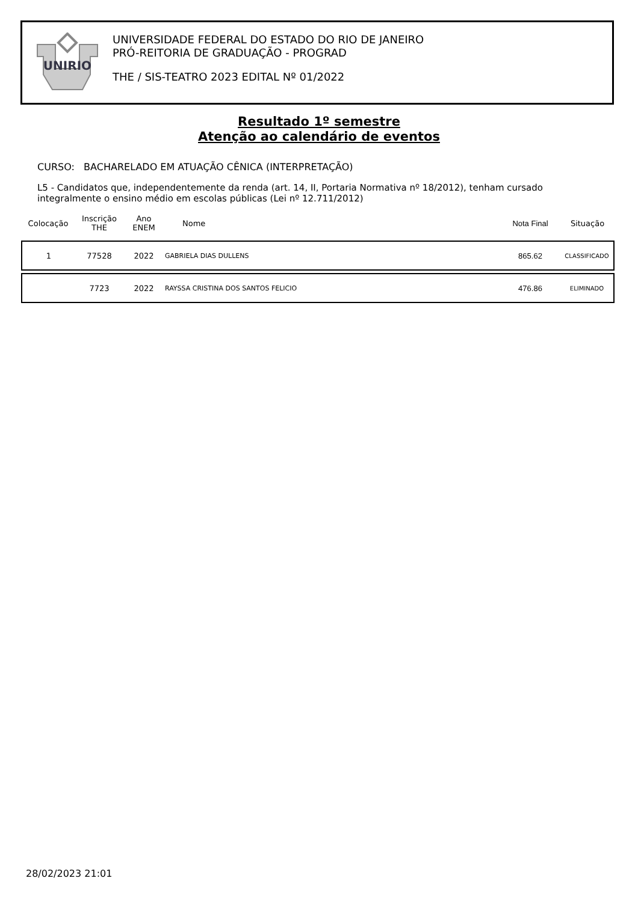UNIRIO
UNIVERSIDADE FEDERAL DO ESTADO DO RIO DE JANEIRO
PRÓ-REITORIA DE GRADUAÇÃO - PROGRAD
THE / SIS-TEATRO 2023 EDITAL Nº 01/2022
Resultado 1º semestre
Atenção ao calendário de eventos
CURSO: BACHARELADO EM ATUAÇÃO CÊNICA (INTERPRETAÇÃO)
L5 - Candidatos que, independentemente da renda (art. 14, II, Portaria Normativa nº 18/2012), tenham cursado integralmente o ensino médio em escolas públicas (Lei nº 12.711/2012)
| Colocação | Inscrição THE | Ano ENEM | Nome | Nota Final | Situação |
| --- | --- | --- | --- | --- | --- |
| 1 | 77528 | 2022 | GABRIELA DIAS DULLENS | 865.62 | CLASSIFICADO |
| | 7723 | 2022 | RAYSSA CRISTINA DOS SANTOS FELICIO | 476.86 | ELIMINADO |
28/02/2023 21:01